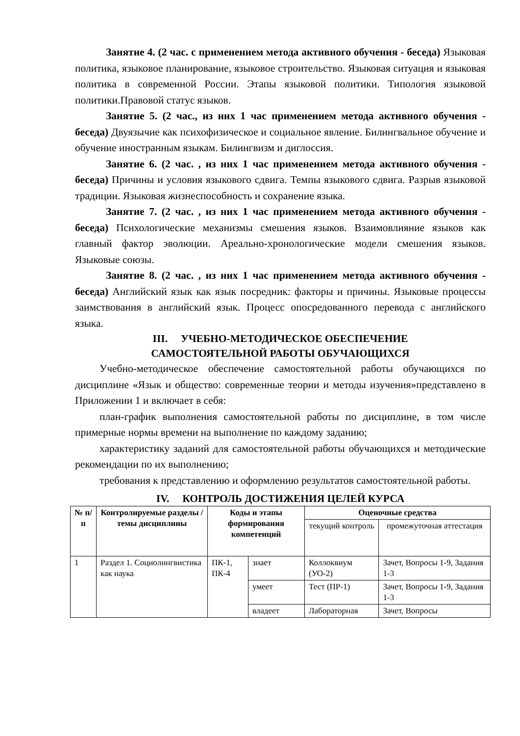Занятие 4. (2 час. с применением метода активного обучения - беседа) Языковая политика, языковое планирование, языковое строительство. Языковая ситуация и языковая политика в современной России. Этапы языковой политики. Типология языковой политики.Правовой статус языков.
Занятие 5. (2 час., из них 1 час применением метода активного обучения - беседа) Двуязычие как психофизическое и социальное явление. Билингвальное обучение и обучение иностранным языкам. Билингвизм и диглоссия.
Занятие 6. (2 час. , из них 1 час применением метода активного обучения - беседа) Причины и условия языкового сдвига. Темпы языкового сдвига. Разрыв языковой традиции. Языковая жизнеспособность и сохранение языка.
Занятие 7. (2 час. , из них 1 час применением метода активного обучения - беседа) Психологические механизмы смешения языков. Взаимовлияние языков как главный фактор эволюции. Ареально-хронологические модели смешения языков. Языковые союзы.
Занятие 8. (2 час. , из них 1 час применением метода активного обучения - беседа) Английский язык как язык посредник: факторы и причины. Языковые процессы заимствования в английский язык. Процесс опосредованного перевода с английского языка.
III. УЧЕБНО-МЕТОДИЧЕСКОЕ ОБЕСПЕЧЕНИЕ
САМОСТОЯТЕЛЬНОЙ РАБОТЫ ОБУЧАЮЩИХСЯ
Учебно-методическое обеспечение самостоятельной работы обучающихся по дисциплине «Язык и общество: современные теории и методы изучения»представлено в Приложении 1 и включает в себя:
план-график выполнения самостоятельной работы по дисциплине, в том числе примерные нормы времени на выполнение по каждому заданию;
характеристику заданий для самостоятельной работы обучающихся и методические рекомендации по их выполнению;
требования к представлению и оформлению результатов самостоятельной работы.
IV. КОНТРОЛЬ ДОСТИЖЕНИЯ ЦЕЛЕЙ КУРСА
| № п/п | Контролируемые разделы / темы дисциплины | Коды и этапы формирования компетенций | | Оценочные средства | |
| --- | --- | --- | --- | --- | --- |
| | | | | текущий контроль | промежуточная аттестация |
| 1 | Раздел 1. Социолингвистика как наука | ПК-1, ПК-4 | знает | Коллоквиум (УО-2) | Зачет, Вопросы 1-9, Задания 1-3 |
| | | | умеет | Тест (ПР-1) | Зачет, Вопросы 1-9, Задания 1-3 |
| | | | владеет | Лабораторная | Зачет, Вопросы |